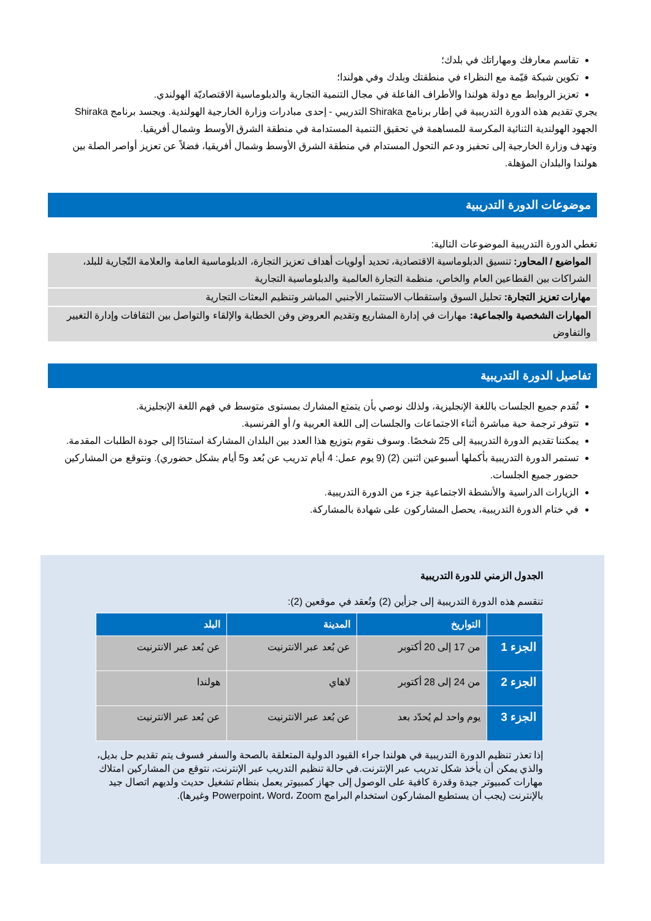تقاسم معارفك ومهاراتك في بلدك؛
تكوين شبكة قيّمة مع النظراء في منطقتك وبلدك وفي هولندا؛
تعزيز الروابط مع دولة هولندا والأطراف الفاعلة في مجال التنمية التجارية والدبلوماسية الاقتصاديّة الهولندي.
يجري تقديم هذه الدورة التدريبية في إطار برنامج Shiraka التدريبي - إحدى مبادرات وزارة الخارجية الهولندية. ويجسد برنامج Shiraka الجهود الهولندية الثنائية المكرسة للمساهمة في تحقيق التنمية المستدامة في منطقة الشرق الأوسط وشمال أفريقيا.
وتهدف وزارة الخارجية إلى تحفيز ودعم التحول المستدام في منطقة الشرق الأوسط وشمال أفريقيا، فضلاً عن تعزيز أواصر الصلة بين هولندا والبلدان المؤهلة.
موضوعات الدورة التدريبية
تغطي الدورة التدريبية الموضوعات التالية:
المواضيع / المحاور: تنسيق الدبلوماسية الاقتصادية، تحديد أولويات أهداف تعزيز التجارة، الدبلوماسية العامة والعلامة التّجارية للبلد، الشراكات بين القطاعين العام والخاص، منظمة التجارة العالمية والدبلوماسية التجارية
مهارات تعزيز التجارة: تحليل السوق واستقطاب الاستثمار الأجنبي المباشر وتنظيم البعثات التجارية
المهارات الشخصية والجماعية: مهارات في إدارة المشاريع وتقديم العروض وفن الخطابة والإلقاء والتواصل بين الثقافات وإدارة التغيير والتفاوض
تفاصيل الدورة التدريبية
تُقدم جميع الجلسات باللغة الإنجليزية، ولذلك نوصي بأن يتمتع المشارك بمستوى متوسط في فهم اللغة الإنجليزية.
تتوفر ترجمة حية مباشرة أثناء الاجتماعات والجلسات إلى اللغة العربية و/ أو الفرنسية.
يمكننا تقديم الدورة التدريبية إلى 25 شخصًا. وسوف نقوم بتوزيع هذا العدد بين البلدان المشاركة استنادًا إلى جودة الطلبات المقدمة.
تستمر الدورة التدريبية بأكملها أسبوعين اثنين (2) (9 يوم عمل: 4 أيام تدريب عن بُعد و5 أيام بشكل حضوري). ونتوقع من المشاركين حضور جميع الجلسات.
الزيارات الدراسية والأنشطة الاجتماعية جزء من الدورة التدريبية.
في ختام الدورة التدريبية، يحصل المشاركون على شهادة بالمشاركة.
الجدول الزمني للدورة التدريبية
تنقسم هذه الدورة التدريبية إلى جزأين (2) وتُعقد في موقعين (2):
| | التواريخ | المدينة | البلد |
| --- | --- | --- | --- |
| الجزء 1 | من 17 إلى 20 أكتوبر | عن بُعد عبر الانترنيت | عن بُعد عبر الانترنيت |
| الجزء 2 | من 24 إلى 28 أكتوبر | لاهاي | هولندا |
| الجزء 3 | يوم واحد لم يُحدّد بعد | عن بُعد عبر الانترنيت | عن بُعد عبر الانترنيت |
إذا تعذر تنظيم الدورة التدريبية في هولندا جراء القيود الدولية المتعلقة بالصحة والسفر فسوف يتم تقديم حل بديل، والذي يمكن أن يأخذ شكل تدريب عبر الإنترنت.في حالة تنظيم التدريب عبر الإنترنت، نتوقع من المشاركين امتلاك مهارات كمبيوتر جيدة وقدرة كافية على الوصول إلى جهاز كمبيوتر يعمل بنظام تشغيل حديث ولديهم اتصال جيد بالإنترنت (يجب أن يستطيع المشاركون استخدام البرامج Powerpoint، Word، Zoom وغيرها).